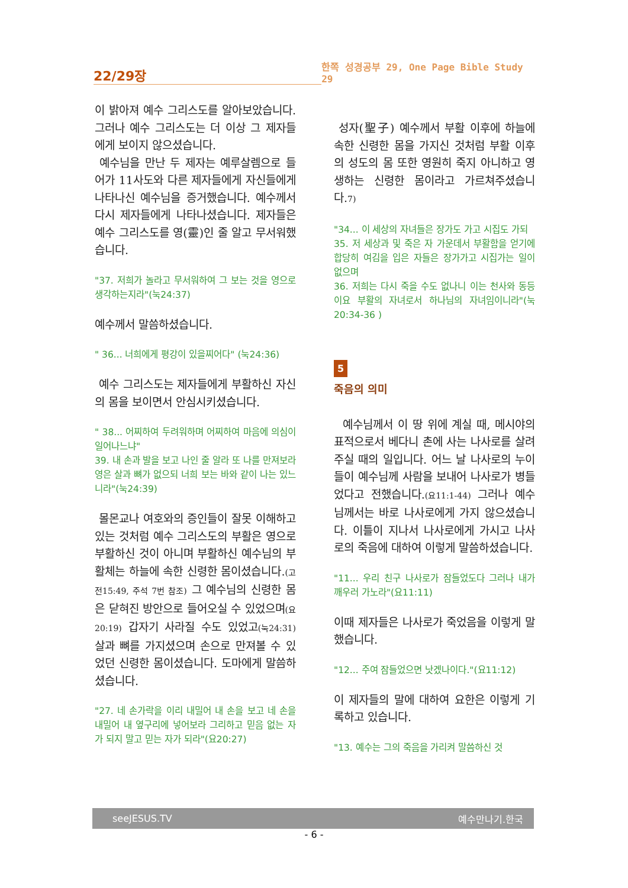22/29장
한쪽 성경공부 29, One Page Bible Study 29
이 밝아져 예수 그리스도를 알아보았습니다. 그러나 예수 그리스도는 더 이상 그 제자들에게 보이지 않으셨습니다.
예수님을 만난 두 제자는 예루살렘으로 들어가 11사도와 다른 제자들에게 자신들에게 나타나신 예수님을 증거했습니다. 예수께서 다시 제자들에게 나타나셨습니다. 제자들은 예수 그리스도를 영(靈)인 줄 알고 무서워했습니다.
"37. 저희가 놀라고 무서워하여 그 보는 것을 영으로 생각하는지라"(눅24:37)
예수께서 말씀하셨습니다.
" 36... 너희에게 평강이 있을찌어다" (눅24:36)
예수 그리스도는 제자들에게 부활하신 자신의 몸을 보이면서 안심시키셨습니다.
" 38... 어찌하여 두려워하며 어찌하여 마음에 의심이 일어나느냐"
39. 내 손과 발을 보고 나인 줄 알라 또 나를 만져보라 영은 살과 뼈가 없으되 너희 보는 바와 같이 나는 있느니라"(눅24:39)
몰몬교나 여호와의 증인들이 잘못 이해하고 있는 것처럼 예수 그리스도의 부활은 영으로 부활하신 것이 아니며 부활하신 예수님의 부활체는 하늘에 속한 신령한 몸이셨습니다.(고전15:49, 주석 7번 참조) 그 예수님의 신령한 몸은 닫혀진 방안으로 들어오실 수 있었으며(요20:19) 갑자기 사라질 수도 있었고(눅24:31) 살과 뼈를 가지셨으며 손으로 만져볼 수 있었던 신령한 몸이셨습니다. 도마에게 말씀하셨습니다.
"27. 네 손가락을 이리 내밀어 내 손을 보고 네 손을 내밀어 내 옆구리에 넣어보라 그리하고 믿음 없는 자가 되지 말고 믿는 자가 되라"(요20:27)
성자(聖子) 예수께서 부활 이후에 하늘에 속한 신령한 몸을 가지신 것처럼 부활 이후의 성도의 몸 또한 영원히 죽지 아니하고 영생하는 신령한 몸이라고 가르쳐주셨습니다.7)
"34... 이 세상의 자녀들은 장가도 가고 시집도 가되
35. 저 세상과 및 죽은 자 가운데서 부활함을 얻기에 합당히 여김을 입은 자들은 장가가고 시집가는 일이 없으며
36. 저희는 다시 죽을 수도 없나니 이는 천사와 동등이요 부활의 자녀로서 하나님의 자녀임이니라"(눅20:34-36 )
5
죽음의 의미
예수님께서 이 땅 위에 계실 때, 메시야의 표적으로서 베다니 촌에 사는 나사로를 살려주실 때의 일입니다. 어느 날 나사로의 누이들이 예수님께 사람을 보내어 나사로가 병들었다고 전했습니다.(요11:1-44) 그러나 예수님께서는 바로 나사로에게 가지 않으셨습니다. 이틀이 지나서 나사로에게 가시고 나사로의 죽음에 대하여 이렇게 말씀하셨습니다.
"11... 우리 친구 나사로가 잠들었도다 그러나 내가 깨우러 가노라"(요11:11)
이때 제자들은 나사로가 죽었음을 이렇게 말했습니다.
"12... 주여 잠들었으면 낫겠나이다."(요11:12)
이 제자들의 말에 대하여 요한은 이렇게 기록하고 있습니다.
"13. 예수는 그의 죽음을 가리켜 말씀하신 것
seeJESUS.TV 예수만나기.한국
- 6 -